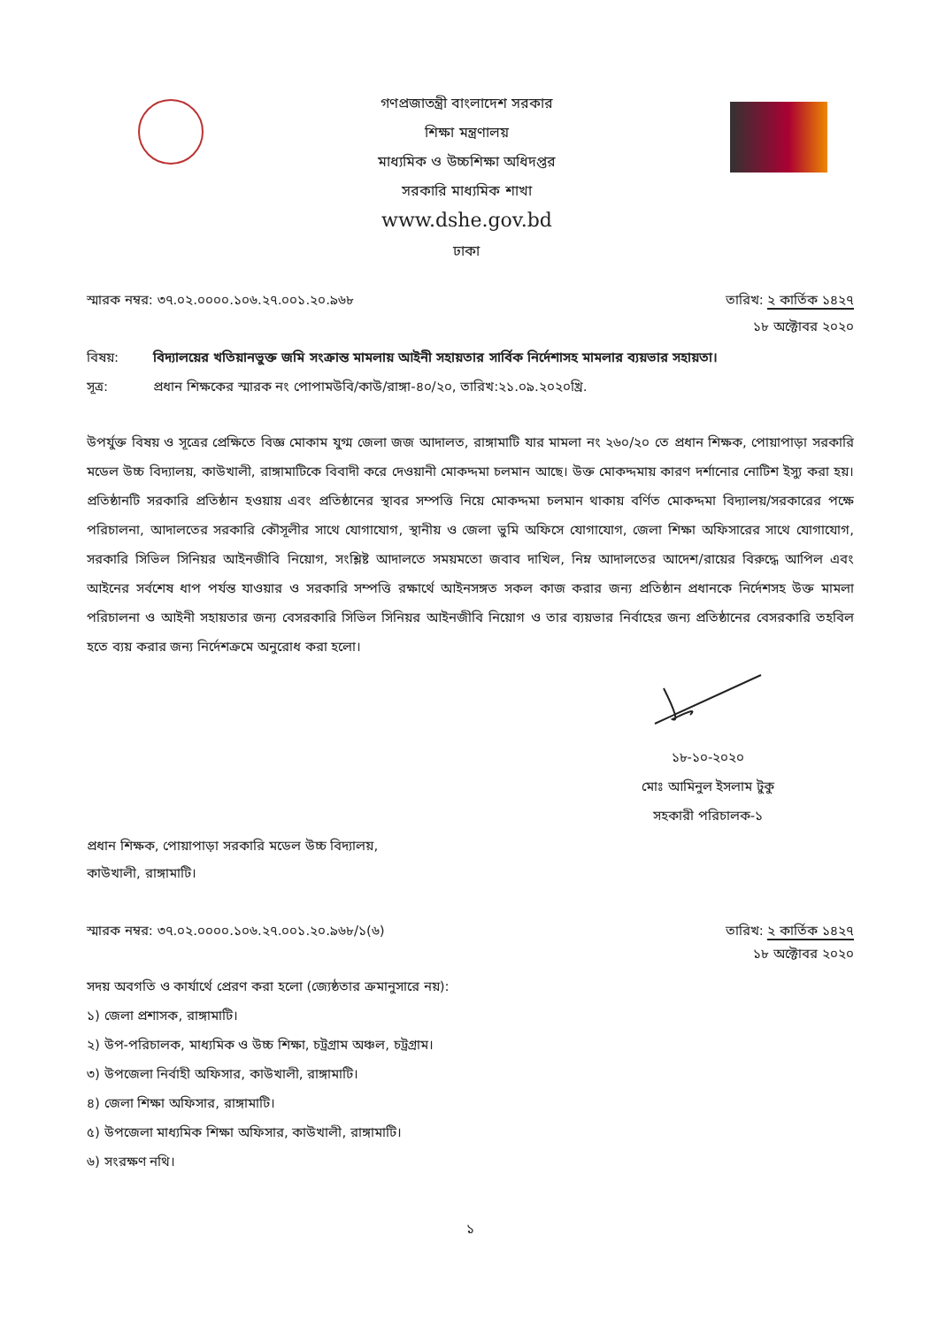গণপ্রজাতন্ত্রী বাংলাদেশ সরকার
শিক্ষা মন্ত্রণালয়
মাধ্যমিক ও উচ্চশিক্ষা অধিদপ্তর
সরকারি মাধ্যমিক শাখা
www.dshe.gov.bd
ঢাকা
স্মারক নম্বর: ৩৭.০২.০০০০.১০৬.২৭.০০১.২০.৯৬৮
তারিখ: ২ কার্তিক ১৪২৭
১৮ অক্টোবর ২০২০
বিষয়: বিদ্যালয়ের খতিয়ানভুক্ত জমি সংক্রান্ত মামলায় আইনী সহায়তার সার্বিক নির্দেশাসহ মামলার ব্যয়ভার সহায়তা।
সূত্র: প্রধান শিক্ষকের স্মারক নং পোপামউবি/কাউ/রাঙ্গা-৪০/২০, তারিখ:২১.০৯.২০২০খ্রি.
উপর্যুক্ত বিষয় ও সূত্রের প্রেক্ষিতে বিজ্ঞ মোকাম যুগ্ম জেলা জজ আদালত, রাঙ্গামাটি যার মামলা নং ২৬০/২০ তে প্রধান শিক্ষক, পোয়াপাড়া সরকারি মডেল উচ্চ বিদ্যালয়, কাউখালী, রাঙ্গামাটিকে বিবাদী করে দেওয়ানী মোকদ্দমা চলমান আছে। উক্ত মোকদ্দমায় কারণ দর্শানোর নোটিশ ইস্যু করা হয়। প্রতিষ্ঠানটি সরকারি প্রতিষ্ঠান হওয়ায় এবং প্রতিষ্ঠানের স্থাবর সম্পত্তি নিয়ে মোকদ্দমা চলমান থাকায় বর্ণিত মোকদ্দমা বিদ্যালয়/সরকারের পক্ষে পরিচালনা, আদালতের সরকারি কৌসূলীর সাথে যোগাযোগ, স্থানীয় ও জেলা ভুমি অফিসে যোগাযোগ, জেলা শিক্ষা অফিসারের সাথে যোগাযোগ, সরকারি সিভিল সিনিয়র আইনজীবি নিয়োগ, সংশ্লিষ্ট আদালতে সময়মতো জবাব দাখিল, নিম্ন আদালতের আদেশ/রায়ের বিরুদ্ধে আপিল এবং আইনের সর্বশেষ ধাপ পর্যন্ত যাওয়ার ও সরকারি সম্পত্তি রক্ষার্থে আইনসঙ্গত সকল কাজ করার জন্য প্রতিষ্ঠান প্রধানকে নির্দেশসহ উক্ত মামলা পরিচালনা ও আইনী সহায়তার জন্য বেসরকারি সিভিল সিনিয়র আইনজীবি নিয়োগ ও তার ব্যয়ভার নির্বাহের জন্য প্রতিষ্ঠানের বেসরকারি তহবিল হতে ব্যয় করার জন্য নির্দেশক্রমে অনুরোধ করা হলো।
১৮-১০-২০২০
মোঃ আমিনুল ইসলাম টুকু
সহকারী পরিচালক-১
প্রধান শিক্ষক, পোয়াপাড়া সরকারি মডেল উচ্চ বিদ্যালয়,
কাউখালী, রাঙ্গামাটি।
স্মারক নম্বর: ৩৭.০২.০০০০.১০৬.২৭.০০১.২০.৯৬৮/১(৬)
তারিখ: ২ কার্তিক ১৪২৭
১৮ অক্টোবর ২০২০
সদয় অবগতি ও কার্যার্থে প্রেরণ করা হলো (জ্যেষ্ঠতার ক্রমানুসারে নয়):
১) জেলা প্রশাসক, রাঙ্গামাটি।
২) উপ-পরিচালক, মাধ্যমিক ও উচ্চ শিক্ষা, চট্রগ্রাম অঞ্চল, চট্রগ্রাম।
৩) উপজেলা নির্বাহী অফিসার, কাউখালী, রাঙ্গামাটি।
৪) জেলা শিক্ষা অফিসার, রাঙ্গামাটি।
৫) উপজেলা মাধ্যমিক শিক্ষা অফিসার, কাউখালী, রাঙ্গামাটি।
৬) সংরক্ষণ নথি।
১